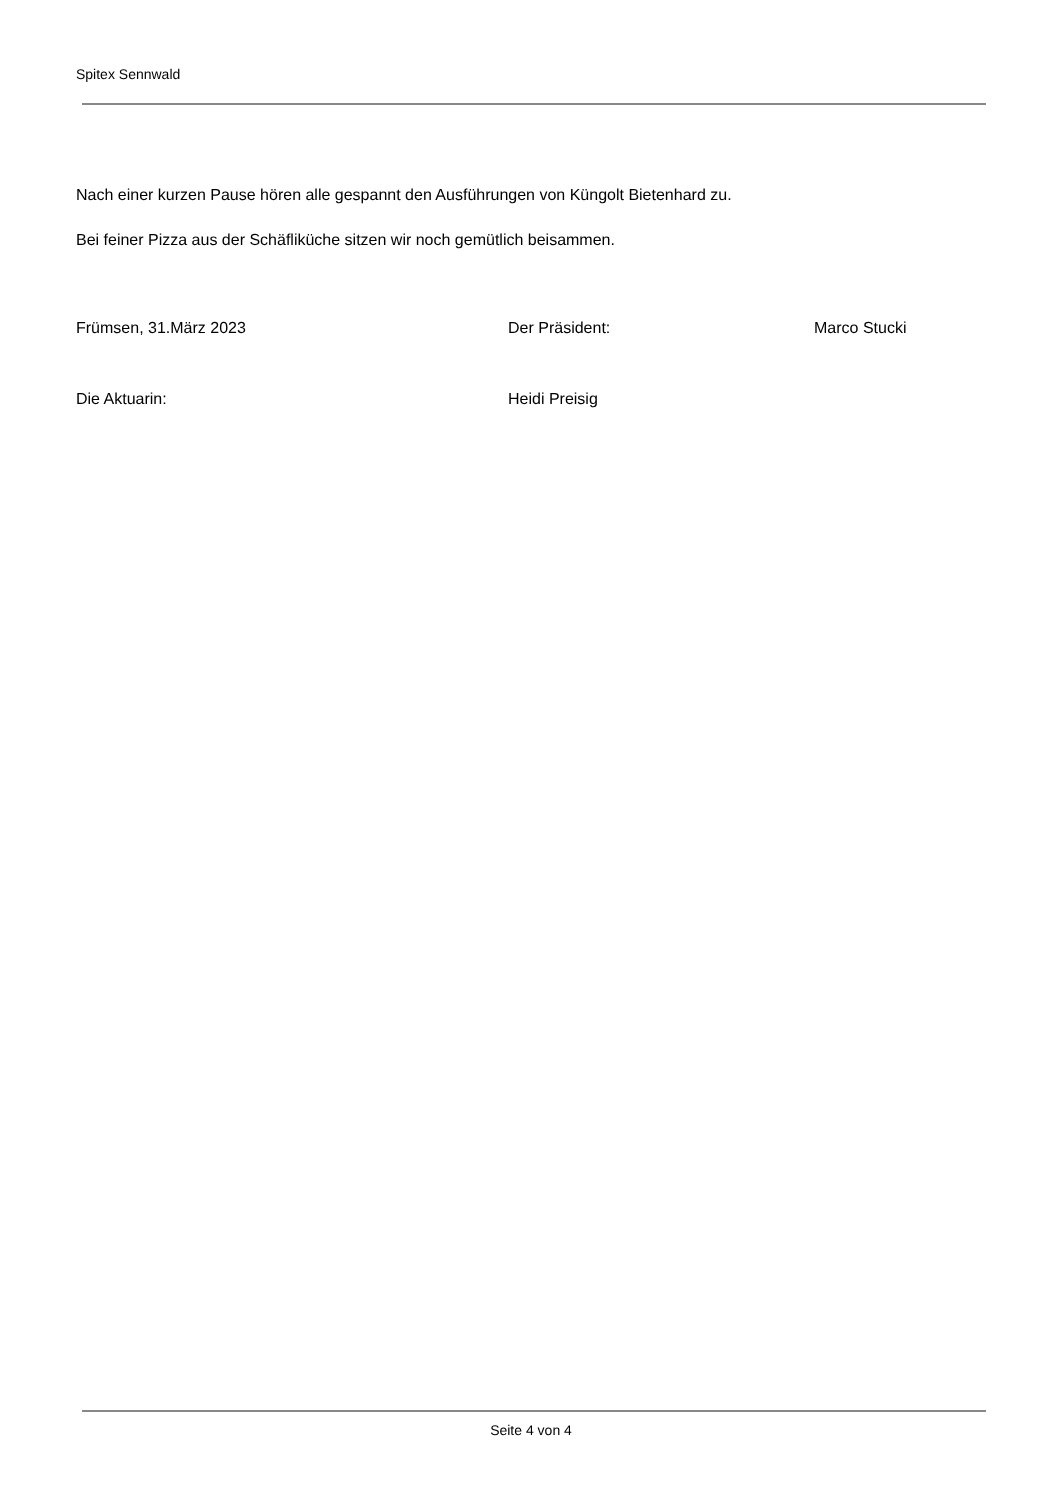Spitex Sennwald
Nach einer kurzen Pause hören alle gespannt den Ausführungen von Küngolt Bietenhard zu.
Bei feiner Pizza aus der Schäfliküche sitzen wir noch gemütlich beisammen.
Frümsen, 31.März 2023 Der Präsident: Marco Stucki
Die Aktuarin: Heidi Preisig
Seite 4 von 4